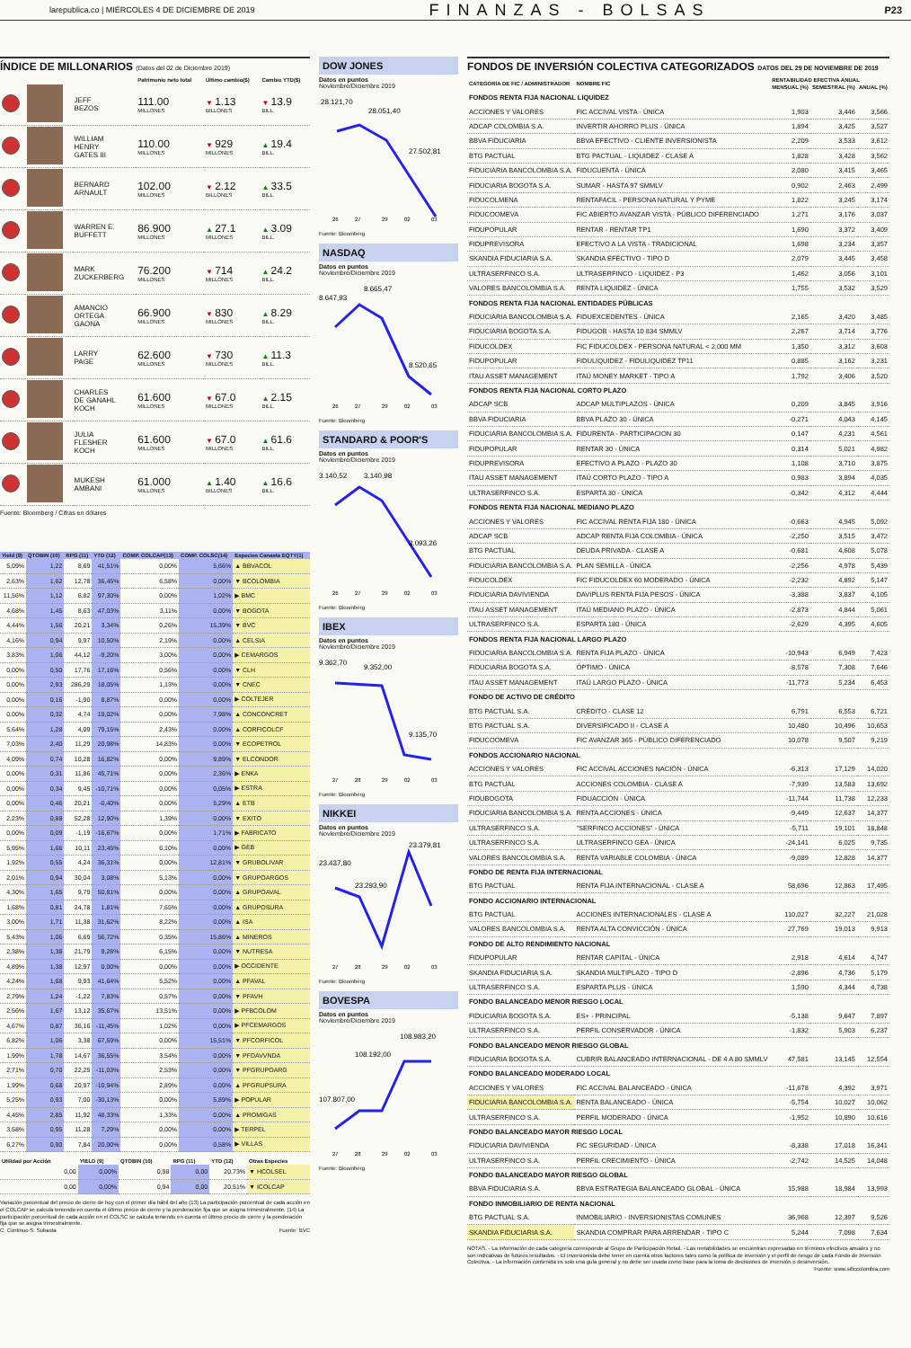larepublica.co | MIÉRCOLES 4 DE DICIEMBRE DE 2019 FINANZAS - BOLSAS P23
ÍNDICE DE MILLONARIOS (Datos del 02 de Diciembre 2019)
| | | | Patrimonio neto total | Último cambio($) | Cambio YTD($) |
| --- | --- | --- | --- | --- | --- |
| | | JEFF BEZOS | 111.00 MILLONES | ▼ 1.13 BILLONES | ▼ 13.9 BILL. |
| | | WILLIAM HENRY GATES III | 110.00 MILLONES | ▼ 929 MILLONES | ▲ 19.4 BILL. |
| | | BERNARD ARNAULT | 102.00 MILLONES | ▼ 2.12 BILLONES | ▲ 33.5 BILL. |
| | | WARREN E. BUFFETT | 86.900 MILLONES | ▲ 27.1 MILLONES | ▲ 3.09 BILL. |
| | | MARK ZUCKERBERG | 76.200 MILLONES | ▼ 714 MILLONES | ▲ 24.2 BILL. |
| | | AMANCIO ORTEGA GAONA | 66.900 MILLONES | ▼ 830 MILLONES | ▲ 8.29 BILL. |
| | | LARRY PAGE | 62.600 MILLONES | ▼ 730 MILLONES | ▲ 11.3 BILL. |
| | | CHARLES DE GANAHL KOCH | 61.600 MILLONES | ▼ 67.0 MILLONES | ▲ 2.15 BILL. |
| | | JULIA FLESHER KOCH | 61.600 MILLONES | ▼ 67.0 MILLONES | ▲ 61.6 BILL. |
| | | MUKESH AMBANI | 61.000 MILLONES | ▲ 1.40 BILLONES | ▲ 16.6 BILL. |
Fuente: Bloomberg / Cifras en dólares
| Yield (9) | QTOBIN (10) | RPG (11) | YTD (12) | COMP. COLCAP(13) | COMP. COLSC(14) | Especies Canasta EQTY(1) |
| --- | --- | --- | --- | --- | --- | --- |
| 5,09% | 1,22 | 8,69 | 41,51% | 0,00% | 5,66% | ▲ BBVACOL |
| 2,63% | 1,62 | 12,78 | 36,45% | 6,58% | 0,00% | ▼ BCOLOMBIA |
| 11,56% | 1,12 | 6,82 | 97,30% | 0,00% | 1,02% | ▶ BMC |
| 4,68% | 1,45 | 8,63 | 47,03% | 3,11% | 0,00% | ▼ BOGOTA |
| 4,44% | 1,56 | 20,21 | 3,34% | 0,26% | 15,39% | ▼ BVC |
| 4,16% | 0,94 | 9,97 | 10,50% | 2,19% | 0,00% | ▲ CELSIA |
| 3,83% | 1,06 | 44,12 | -9,20% | 3,00% | 0,00% | ▶ CEMARGOS |
| 0,00% | 0,50 | 17,76 | 17,16% | 0,56% | 0,00% | ▼ CLH |
| 0,00% | 2,93 | 286,29 | 18,05% | 1,13% | 0,00% | ▼ CNEC |
| 0,00% | 0,16 | -1,90 | 8,87% | 0,00% | 0,00% | ▶ COLTEJER |
| 0,00% | 0,32 | 4,74 | 19,02% | 0,00% | 7,98% | ▲ CONCONCRET |
| 5,64% | 1,28 | 4,09 | 79,15% | 2,43% | 0,00% | ▲ CORFICOLCF |
| 7,03% | 2,40 | 11,29 | 20,98% | 14,83% | 0,00% | ▼ ECOPETROL |
| 4,09% | 0,74 | 10,28 | 16,82% | 0,00% | 9,89% | ▼ ELCONDOR |
| 0,00% | 0,31 | 11,86 | 45,71% | 0,00% | 2,36% | ▶ ENKA |
| 0,00% | 0,34 | 9,45 | -10,71% | 0,00% | 0,05% | ▶ ESTRA |
| 0,00% | 0,46 | 20,21 | -0,40% | 0,00% | 5,29% | ▲ ETB |
| 2,23% | 0,88 | 52,28 | 12,90% | 1,39% | 0,00% | ▼ EXITO |
| 0,00% | 0,09 | -1,19 | -16,67% | 0,00% | 1,71% | ▶ FABRICATO |
| 5,95% | 1,66 | 10,11 | 23,45% | 6,10% | 0,00% | ▶ GEB |
| 1,92% | 0,55 | 4,24 | 36,31% | 0,00% | 12,81% | ▼ GRUBOLIVAR |
| 2,01% | 0,94 | 30,04 | 3,08% | 5,13% | 0,00% | ▼ GRUPOARGOS |
| 4,30% | 1,65 | 9,79 | 50,81% | 0,00% | 0,00% | ▲ GRUPOAVAL |
| 1,68% | 0,81 | 24,78 | 1,81% | 7,65% | 0,00% | ▲ GRUPOSURA |
| 3,00% | 1,71 | 11,38 | 31,62% | 8,22% | 0,00% | ▲ ISA |
| 5,43% | 1,06 | 6,69 | 56,72% | 0,35% | 15,86% | ▲ MINEROS |
| 2,38% | 1,38 | 21,79 | 9,28% | 6,15% | 0,00% | ▼ NUTRESA |
| 4,89% | 1,38 | 12,97 | 0,00% | 0,00% | 0,00% | ▶ OCCIDENTE |
| 4,24% | 1,68 | 9,93 | 41,64% | 5,52% | 0,00% | ▲ PFAVAL |
| 2,79% | 1,24 | -1,22 | 7,83% | 0,57% | 0,00% | ▼ PFAVH |
| 2,56% | 1,67 | 13,12 | 35,67% | 13,51% | 0,00% | ▶ PFBCOLOM |
| 4,67% | 0,87 | 36,16 | -11,45% | 1,02% | 0,00% | ▶ PFCEMARGOS |
| 6,82% | 1,06 | 3,38 | 67,59% | 0,00% | 15,51% | ▼ PFCORFICOL |
| 1,99% | 1,78 | 14,67 | 36,55% | 3,54% | 0,00% | ▼ PFDAVVNDA |
| 2,71% | 0,70 | 22,25 | -11,03% | 2,53% | 0,00% | ▼ PFGRUPOARG |
| 1,99% | 0,68 | 20,97 | -10,94% | 2,89% | 0,00% | ▲ PFGRUPSURA |
| 5,25% | 0,93 | 7,00 | -30,13% | 0,00% | 5,89% | ▶ POPULAR |
| 4,45% | 2,85 | 11,92 | 48,33% | 1,33% | 0,00% | ▲ PROMIGAS |
| 3,58% | 0,95 | 11,28 | 7,29% | 0,00% | 0,00% | ▶ TERPEL |
| 6,27% | 0,90 | 7,84 | 20,00% | 0,00% | 0,58% | ▶ VILLAS |
| Utilidad por Acción | YIELD (9) | QTOBIN (10) | RPG (11) | YTD (12) | Otras Especies |
| --- | --- | --- | --- | --- | --- |
| 0,00 | 0,00% | 0,98 | 0,00 | 20,73% | ▼ HCOLSEL |
| 0,00 | 0,00% | 0,94 | 0,00 | 20,51% | ▼ ICOLCAP |
Variación porcentual del precio de cierre de hoy con el primer día hábil del año (13) La participación porcentual de cada acción en el COLCAP se calcula teniendo en cuenta el último precio de cierre y la ponderación fija que se asigna trimestralmente. (14) La participación porcentual de cada acción en el COLSC se calcula teniendo en cuenta el último precio de cierre y la ponderación fija que se asigna trimestralmente.
C: Continuo S: Subasta Fuente: BVC
DOW JONES
Datos en puntos
Noviembre/Diciembre 2019
28.121,70
28.051,40
27.502,81
26
27
29
02
03
Fuente: Bloomberg
NASDAQ
Datos en puntos
Noviembre/Diciembre 2019
8.647,93
8.665,47
8.520,65
26
27
29
02
03
Fuente: Bloomberg
STANDARD & POOR'S
Datos en puntos
Noviembre/Diciembre 2019
3.140,52
3.140,98
3.093,26
26
27
29
02
03
Fuente: Bloomberg
IBEX
Datos en puntos
Noviembre/Diciembre 2019
9.362,70
9.352,00
9.135,70
27
28
29
02
03
Fuente: Bloomberg
NIKKEI
Datos en puntos
Noviembre/Diciembre 2019
23.437,80
23.293,90
23.379,81
27
28
29
02
03
Fuente: Bloomberg
BOVESPA
Datos en puntos
Noviembre/Diciembre 2019
108.983,20
108.192,00
107.807,00
27
28
29
02
03
Fuente: Bloomberg
FONDOS DE INVERSIÓN COLECTIVA CATEGORIZADOS DATOS DEL 29 DE NOVIEMBRE DE 2019
| CATEGORÍA DE FIC / ADMINISTRADOR | NOMBRE FIC | RENTABILIDAD EFECTIVA ANUAL | | |
| --- | --- | --- | --- | --- |
| | | MENSUAL (%) | SEMESTRAL (%) | ANUAL (%) |
| FONDOS RENTA FIJA NACIONAL LIQUIDEZ | | | | |
| ACCIONES Y VALORES | FIC ACCIVAL VISTA - ÚNICA | 1,903 | 3,446 | 3,566 |
| ADCAP COLOMBIA S.A. | INVERTIR AHORRO PLUS - ÚNICA | 1,894 | 3,425 | 3,527 |
| BBVA FIDUCIARIA | BBVA EFECTIVO - CLIENTE INVERSIONISTA | 2,209 | 3,533 | 3,612 |
| BTG PACTUAL | BTG PACTUAL - LIQUIDEZ - CLASE A | 1,828 | 3,428 | 3,562 |
| FIDUCIARIA BANCOLOMBIA S.A. | FIDUCUENTA - ÚNICA | 2,080 | 3,415 | 3,465 |
| FIDUCIARIA BOGOTA S.A. | SUMAR - HASTA 97 SMMLV | 0,902 | 2,463 | 2,499 |
| FIDUCOLMENA | RENTAFACIL - PERSONA NATURAL Y PYME | 1,822 | 3,245 | 3,174 |
| FIDUCOOMEVA | FIC ABIERTO AVANZAR VISTA - PÚBLICO DIFERENCIADO | 1,271 | 3,176 | 3,037 |
| FIDUPOPULAR | RENTAR - RENTAR TP1 | 1,690 | 3,372 | 3,409 |
| FIDUPREVISORA | EFECTIVO A LA VISTA - TRADICIONAL | 1,698 | 3,234 | 3,357 |
| SKANDIA FIDUCIARIA S.A. | SKANDIA EFECTIVO - TIPO D | 2,079 | 3,445 | 3,458 |
| ULTRASERFINCO S.A. | ULTRASERFINCO - LIQUIDEZ - P3 | 1,462 | 3,056 | 3,101 |
| VALORES BANCOLOMBIA S.A. | RENTA LIQUIDEZ - ÚNICA | 1,755 | 3,532 | 3,529 |
| FONDOS RENTA FIJA NACIONAL ENTIDADES PÚBLICAS | | | | |
| FIDUCIARIA BANCOLOMBIA S.A. | FIDUEXCEDENTES - ÚNICA | 2,165 | 3,420 | 3,485 |
| FIDUCIARIA BOGOTA S.A. | FIDUGOB - HASTA 10 834 SMMLV | 2,267 | 3,714 | 3,776 |
| FIDUCOLDEX | FIC FIDUCOLDEX - PERSONA NATURAL < 2,000 MM | 1,350 | 3,312 | 3,603 |
| FIDUPOPULAR | FIDULIQUIDEZ - FIDULIQUIDEZ TP11 | 0,885 | 3,162 | 3,231 |
| ITAU ASSET MANAGEMENT | ITAÚ MONEY MARKET - TIPO A | 1,792 | 3,406 | 3,520 |
| FONDOS RENTA FIJA NACIONAL CORTO PLAZO | | | | |
| ADCAP SCB | ADCAP MULTIPLAZOS - ÚNICA | 0,209 | 3,845 | 3,916 |
| BBVA FIDUCIARIA | BBVA PLAZO 30 - ÚNICA | -0,271 | 4,043 | 4,145 |
| FIDUCIARIA BANCOLOMBIA S.A. | FIDURENTA - PARTICIPACION 30 | 0,147 | 4,231 | 4,561 |
| FIDUPOPULAR | RENTAR 30 - ÚNICA | 0,314 | 5,021 | 4,982 |
| FIDUPREVISORA | EFECTIVO A PLAZO - PLAZO 30 | 1,108 | 3,710 | 3,875 |
| ITAU ASSET MANAGEMENT | ITAÚ CORTO PLAZO - TIPO A | 0,983 | 3,894 | 4,035 |
| ULTRASERFINCO S.A. | ESPARTA 30 - ÚNICA | -0,342 | 4,312 | 4,444 |
| FONDOS RENTA FIJA NACIONAL MEDIANO PLAZO | | | | |
| ACCIONES Y VALORES | FIC ACCIVAL RENTA FIJA 180 - ÚNICA | -0,663 | 4,945 | 5,092 |
| ADCAP SCB | ADCAP RENTA FIJA COLOMBIA - ÚNICA | -2,250 | 3,515 | 3,472 |
| BTG PACTUAL | DEUDA PRIVADA - CLASE A | -0,681 | 4,608 | 5,078 |
| FIDUCIARIA BANCOLOMBIA S.A. | PLAN SEMILLA - ÚNICA | -2,256 | 4,978 | 5,439 |
| FIDUCOLDEX | FIC FIDUCOLDEX 60 MODERADO - ÚNICA | -2,232 | 4,892 | 5,147 |
| FIDUCIARIA DAVIVIENDA | DAVIPLUS RENTA FIJA PESOS - ÚNICA | -3,388 | 3,837 | 4,105 |
| ITAU ASSET MANAGEMENT | ITAÚ MEDIANO PLAZO - ÚNICA | -2,873 | 4,844 | 5,061 |
| ULTRASERFINCO S.A. | ESPARTA 180 - ÚNICA | -2,629 | 4,395 | 4,605 |
| FONDOS RENTA FIJA NACIONAL LARGO PLAZO | | | | |
| FIDUCIARIA BANCOLOMBIA S.A. | RENTA FIJA PLAZO - ÚNICA | -10,943 | 6,949 | 7,423 |
| FIDUCIARIA BOGOTA S.A. | ÓPTIMO - ÚNICA | -8,578 | 7,308 | 7,646 |
| ITAU ASSET MANAGEMENT | ITAÚ LARGO PLAZO - ÚNICA | -11,773 | 5,234 | 6,453 |
| FONDO DE ACTIVO DE CRÉDITO | | | | |
| BTG PACTUAL S.A. | CRÉDITO - CLASE 12 | 6,791 | 6,553 | 6,721 |
| BTG PACTUAL S.A. | DIVERSIFICADO II - CLASE A | 10,480 | 10,496 | 10,653 |
| FIDUCOOMEVA | FIC AVANZAR 365 - PÚBLICO DIFERENCIADO | 10,078 | 9,507 | 9,219 |
| FONDOS ACCIONARIO NACIONAL | | | | |
| ACCIONES Y VALORES | FIC ACCIVAL ACCIONES NACIÓN - ÚNICA | -6,313 | 17,129 | 14,020 |
| BTG PACTUAL | ACCIONES COLOMBIA - CLASE A | -7,939 | 13,583 | 13,692 |
| FIDUBOGOTA | FIDUACCIÓN - ÚNICA | -11,744 | 11,738 | 12,233 |
| FIDUCIARIA BANCOLOMBIA S.A. | RENTA ACCIONES - ÚNICA | -9,449 | 12,637 | 14,377 |
| ULTRASERFINCO S.A. | "SERFINCO ACCIONES" - ÚNICA | -5,711 | 19,101 | 18,848 |
| ULTRASERFINCO S.A. | ULTRASERFINCO GEA - ÚNICA | -24,141 | 6,025 | 9,735 |
| VALORES BANCOLOMBIA S.A. | RENTA VARIABLE COLOMBIA - ÚNICA | -9,089 | 12,828 | 14,377 |
| FONDO DE RENTA FIJA INTERNACIONAL | | | | |
| BTG PACTUAL | RENTA FIJA INTERNACIONAL - CLASE A | 58,696 | 12,863 | 17,495 |
| FONDO ACCIONARIO INTERNACIONAL | | | | |
| BTG PACTUAL | ACCIONES INTERNACIONALES - CLASE A | 110,027 | 32,227 | 21,028 |
| VALORES BANCOLOMBIA S.A. | RENTA ALTA CONVICCIÓN - ÚNICA | 27,769 | 19,013 | 9,913 |
| FONDO DE ALTO RENDIMIENTO NACIONAL | | | | |
| FIDUPOPULAR | RENTAR CAPITAL - ÚNICA | 2,918 | 4,614 | 4,747 |
| SKANDIA FIDUCIARIA S.A. | SKANDIA MULTIPLAZO - TIPO D | -2,896 | 4,736 | 5,179 |
| ULTRASERFINCO S.A. | ESPARTA PLUS - ÚNICA | 1,590 | 4,344 | 4,738 |
| FONDO BALANCEADO MENOR RIESGO LOCAL | | | | |
| FIDUCIARIA BOGOTA S.A. | ES+ - PRINCIPAL | -5,138 | 9,647 | 7,897 |
| ULTRASERFINCO S.A. | PERFIL CONSERVADOR - ÚNICA | -1,832 | 5,903 | 6,237 |
| FONDO BALANCEADO MENOR RIESGO GLOBAL | | | | |
| FIDUCIARIA BOGOTA S.A. | CUBRIR BALANCEADO INTERNACIONAL - DE 4 A 80 SMMLV | 47,581 | 13,145 | 12,554 |
| FONDO BALANCEADO MODERADO LOCAL | | | | |
| ACCIONES Y VALORES | FIC ACCIVAL BALANCEADO - ÚNICA | -11,678 | 4,392 | 3,971 |
| FIDUCIARIA BANCOLOMBIA S.A. | RENTA BALANCEADO - ÚNICA | -5,754 | 10,027 | 10,062 |
| ULTRASERFINCO S.A. | PERFIL MODERADO - ÚNICA | -1,952 | 10,890 | 10,616 |
| FONDO BALANCEADO MAYOR RIESGO LOCAL | | | | |
| FIDUCIARIA DAVIVIENDA | FIC SEGURIDAD - ÚNICA | -8,338 | 17,018 | 16,341 |
| ULTRASERFINCO S.A. | PERFIL CRECIMIENTO - ÚNICA | -2,742 | 14,525 | 14,048 |
| FONDO BALANCEADO MAYOR RIESGO GLOBAL | | | | |
| BBVA FIDUCIARIA S.A. | BBVA ESTRATEGIA BALANCEADO GLOBAL - ÚNICA | 15,988 | 18,984 | 13,993 |
| FONDO INMOBILIARIO DE RENTA NACIONAL | | | | |
| BTG PACTUAL S.A. | INMOBILIARIO - INVERSIONISTAS COMUNES | 36,968 | 12,397 | 9,526 |
| SKANDIA FIDUCIARIA S.A. | SKANDIA COMPRAR PARA ARRENDAR - TIPO C | 5,244 | 7,098 | 7,634 |
NOTAS. - La información de cada categoría corresponde al Grupo de Participación Retail. - Las rentabilidades se encuentran expresadas en términos efectivos anuales y no son indicativas de futuros resultados. - El inversionista debe tener en cuenta otros factores tales como la política de inversión y el perfil de riesgo de cada Fondo de Inversión Colectiva. - La información contenida es solo una guía general y no debe ser usada como base para la toma de decisiones de inversión o desinversión. Fuente: www.sificcolombia.com